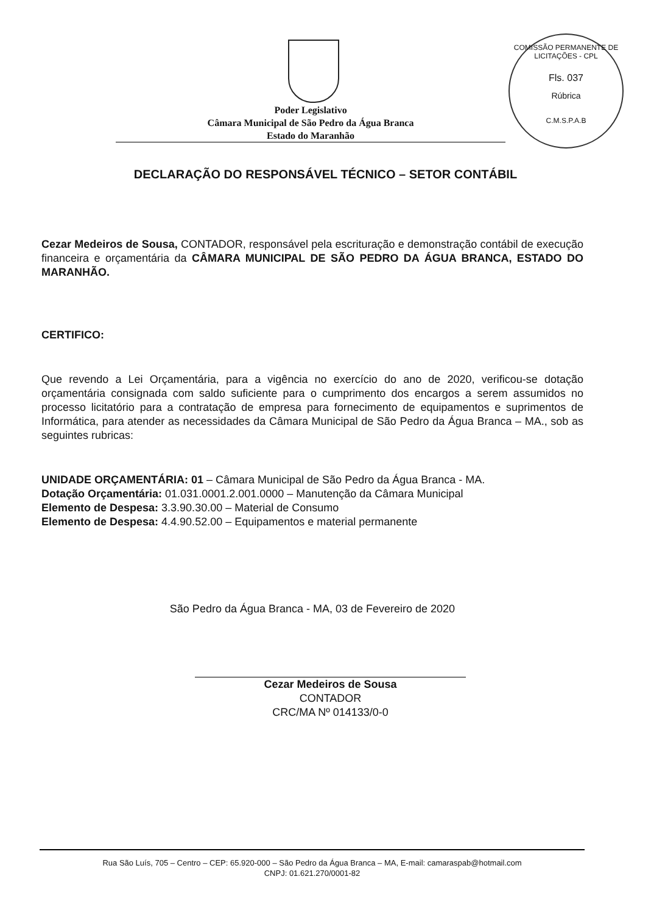COMISSÃO PERMANENTE DE LICITAÇÕES - CPL
Fls. 037
Rúbrica
C.M.S.P.A.B
Poder Legislativo
Câmara Municipal de São Pedro da Água Branca
Estado do Maranhão
DECLARAÇÃO DO RESPONSÁVEL TÉCNICO – SETOR CONTÁBIL
Cezar Medeiros de Sousa, CONTADOR, responsável pela escrituração e demonstração contábil de execução financeira e orçamentária da CÂMARA MUNICIPAL DE SÃO PEDRO DA ÁGUA BRANCA, ESTADO DO MARANHÃO.
CERTIFICO:
Que revendo a Lei Orçamentária, para a vigência no exercício do ano de 2020, verificou-se dotação orçamentária consignada com saldo suficiente para o cumprimento dos encargos a serem assumidos no processo licitatório para a contratação de empresa para fornecimento de equipamentos e suprimentos de Informática, para atender as necessidades da Câmara Municipal de São Pedro da Água Branca – MA., sob as seguintes rubricas:
UNIDADE ORÇAMENTÁRIA: 01 – Câmara Municipal de São Pedro da Água Branca - MA.
Dotação Orçamentária: 01.031.0001.2.001.0000 – Manutenção da Câmara Municipal
Elemento de Despesa: 3.3.90.30.00 – Material de Consumo
Elemento de Despesa: 4.4.90.52.00 – Equipamentos e material permanente
São Pedro da Água Branca - MA, 03 de Fevereiro de 2020
Cezar Medeiros de Sousa
CONTADOR
CRC/MA Nº 014133/0-0
Rua São Luís, 705 – Centro – CEP: 65.920-000 – São Pedro da Água Branca – MA, E-mail: camaraspab@hotmail.com
CNPJ: 01.621.270/0001-82